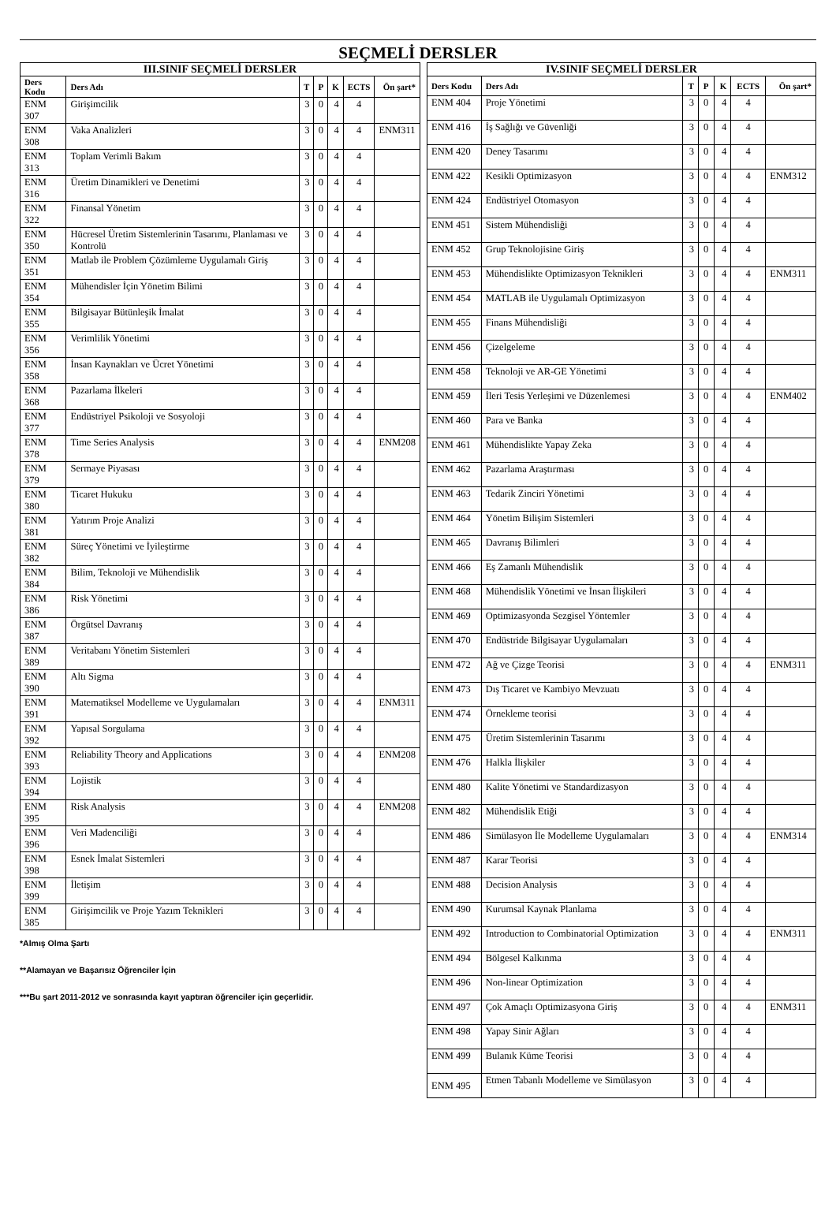SEÇMELİ DERSLER
| III.SINIF SEÇMELİ DERSLER | | | | | | |
| --- | --- | --- | --- | --- | --- | --- |
| Ders Kodu | Ders Adı | T | P | K | ECTS | Ön şart* |
| ENM 307 | Girişimcilik | 3 | 0 | 4 | 4 | |
| ENM 308 | Vaka Analizleri | 3 | 0 | 4 | 4 | ENM311 |
| ENM 313 | Toplam Verimli Bakım | 3 | 0 | 4 | 4 | |
| ENM 316 | Üretim Dinamikleri ve Denetimi | 3 | 0 | 4 | 4 | |
| ENM 322 | Finansal Yönetim | 3 | 0 | 4 | 4 | |
| ENM 350 | Hücresel Üretim Sistemlerinin Tasarımı, Planlaması ve Kontrolü | 3 | 0 | 4 | 4 | |
| ENM 351 | Matlab ile Problem Çözümleme Uygulamalı Giriş | 3 | 0 | 4 | 4 | |
| ENM 354 | Mühendisler İçin Yönetim Bilimi | 3 | 0 | 4 | 4 | |
| ENM 355 | Bilgisayar Bütünleşik İmalat | 3 | 0 | 4 | 4 | |
| ENM 356 | Verimlilik Yönetimi | 3 | 0 | 4 | 4 | |
| ENM 358 | İnsan Kaynakları ve Ücret Yönetimi | 3 | 0 | 4 | 4 | |
| ENM 368 | Pazarlama İlkeleri | 3 | 0 | 4 | 4 | |
| ENM 377 | Endüstriyel Psikoloji ve Sosyoloji | 3 | 0 | 4 | 4 | |
| ENM 378 | Time Series Analysis | 3 | 0 | 4 | 4 | ENM208 |
| ENM 379 | Sermaye Piyasası | 3 | 0 | 4 | 4 | |
| ENM 380 | Ticaret Hukuku | 3 | 0 | 4 | 4 | |
| ENM 381 | Yatırım Proje Analizi | 3 | 0 | 4 | 4 | |
| ENM 382 | Süreç Yönetimi ve İyileştirme | 3 | 0 | 4 | 4 | |
| ENM 384 | Bilim, Teknoloji ve Mühendislik | 3 | 0 | 4 | 4 | |
| ENM 386 | Risk Yönetimi | 3 | 0 | 4 | 4 | |
| ENM 387 | Örgütsel Davranış | 3 | 0 | 4 | 4 | |
| ENM 389 | Veritabanı Yönetim Sistemleri | 3 | 0 | 4 | 4 | |
| ENM 390 | Altı Sigma | 3 | 0 | 4 | 4 | |
| ENM 391 | Matematiksel Modelleme ve Uygulamaları | 3 | 0 | 4 | 4 | ENM311 |
| ENM 392 | Yapısal Sorgulama | 3 | 0 | 4 | 4 | |
| ENM 393 | Reliability Theory and Applications | 3 | 0 | 4 | 4 | ENM208 |
| ENM 394 | Lojistik | 3 | 0 | 4 | 4 | |
| ENM 395 | Risk Analysis | 3 | 0 | 4 | 4 | ENM208 |
| ENM 396 | Veri Madenciliği | 3 | 0 | 4 | 4 | |
| ENM 398 | Esnek İmalat Sistemleri | 3 | 0 | 4 | 4 | |
| ENM 399 | İletişim | 3 | 0 | 4 | 4 | |
| ENM 385 | Girişimcilik ve Proje Yazım Teknikleri | 3 | 0 | 4 | 4 | |
*Almış Olma Şartı
**Alamayan ve Başarısız Öğrenciler İçin
***Bu şart 2011-2012 ve sonrasında kayıt yaptıran öğrenciler için geçerlidir.
| IV.SINIF SEÇMELİ DERSLER | | | | | | |
| --- | --- | --- | --- | --- | --- | --- |
| Ders Kodu | Ders Adı | T | P | K | ECTS | Ön şart* |
| ENM 404 | Proje Yönetimi | 3 | 0 | 4 | 4 | |
| ENM 416 | İş Sağlığı ve Güvenliği | 3 | 0 | 4 | 4 | |
| ENM 420 | Deney Tasarımı | 3 | 0 | 4 | 4 | |
| ENM 422 | Kesikli Optimizasyon | 3 | 0 | 4 | 4 | ENM312 |
| ENM 424 | Endüstriyel Otomasyon | 3 | 0 | 4 | 4 | |
| ENM 451 | Sistem Mühendisliği | 3 | 0 | 4 | 4 | |
| ENM 452 | Grup Teknolojisine Giriş | 3 | 0 | 4 | 4 | |
| ENM 453 | Mühendislikte Optimizasyon Teknikleri | 3 | 0 | 4 | 4 | ENM311 |
| ENM 454 | MATLAB ile Uygulamalı Optimizasyon | 3 | 0 | 4 | 4 | |
| ENM 455 | Finans Mühendisliği | 3 | 0 | 4 | 4 | |
| ENM 456 | Çizelgeleme | 3 | 0 | 4 | 4 | |
| ENM 458 | Teknoloji ve AR-GE Yönetimi | 3 | 0 | 4 | 4 | |
| ENM 459 | İleri Tesis Yerleşimi ve Düzenlemesi | 3 | 0 | 4 | 4 | ENM402 |
| ENM 460 | Para ve Banka | 3 | 0 | 4 | 4 | |
| ENM 461 | Mühendislikte Yapay Zeka | 3 | 0 | 4 | 4 | |
| ENM 462 | Pazarlama Araştırması | 3 | 0 | 4 | 4 | |
| ENM 463 | Tedarik Zinciri Yönetimi | 3 | 0 | 4 | 4 | |
| ENM 464 | Yönetim Bilişim Sistemleri | 3 | 0 | 4 | 4 | |
| ENM 465 | Davranış Bilimleri | 3 | 0 | 4 | 4 | |
| ENM 466 | Eş Zamanlı Mühendislik | 3 | 0 | 4 | 4 | |
| ENM 468 | Mühendislik Yönetimi ve İnsan İlişkileri | 3 | 0 | 4 | 4 | |
| ENM 469 | Optimizasyonda Sezgisel Yöntemler | 3 | 0 | 4 | 4 | |
| ENM 470 | Endüstride Bilgisayar Uygulamaları | 3 | 0 | 4 | 4 | |
| ENM 472 | Ağ ve Çizge Teorisi | 3 | 0 | 4 | 4 | ENM311 |
| ENM 473 | Dış Ticaret ve Kambiyo Mevzuatı | 3 | 0 | 4 | 4 | |
| ENM 474 | Örnekleme teorisi | 3 | 0 | 4 | 4 | |
| ENM 475 | Üretim Sistemlerinin Tasarımı | 3 | 0 | 4 | 4 | |
| ENM 476 | Halkla İlişkiler | 3 | 0 | 4 | 4 | |
| ENM 480 | Kalite Yönetimi ve Standardizasyon | 3 | 0 | 4 | 4 | |
| ENM 482 | Mühendislik Etiği | 3 | 0 | 4 | 4 | |
| ENM 486 | Simülasyon İle Modelleme Uygulamaları | 3 | 0 | 4 | 4 | ENM314 |
| ENM 487 | Karar Teorisi | 3 | 0 | 4 | 4 | |
| ENM 488 | Decision Analysis | 3 | 0 | 4 | 4 | |
| ENM 490 | Kurumsal Kaynak Planlama | 3 | 0 | 4 | 4 | |
| ENM 492 | Introduction to Combinatorial Optimization | 3 | 0 | 4 | 4 | ENM311 |
| ENM 494 | Bölgesel Kalkınma | 3 | 0 | 4 | 4 | |
| ENM 496 | Non-linear Optimization | 3 | 0 | 4 | 4 | |
| ENM 497 | Çok Amaçlı Optimizasyona Giriş | 3 | 0 | 4 | 4 | ENM311 |
| ENM 498 | Yapay Sinir Ağları | 3 | 0 | 4 | 4 | |
| ENM 499 | Bulanık Küme Teorisi | 3 | 0 | 4 | 4 | |
| ENM 495 | Etmen Tabanlı Modelleme ve Simülasyon | 3 | 0 | 4 | 4 | |